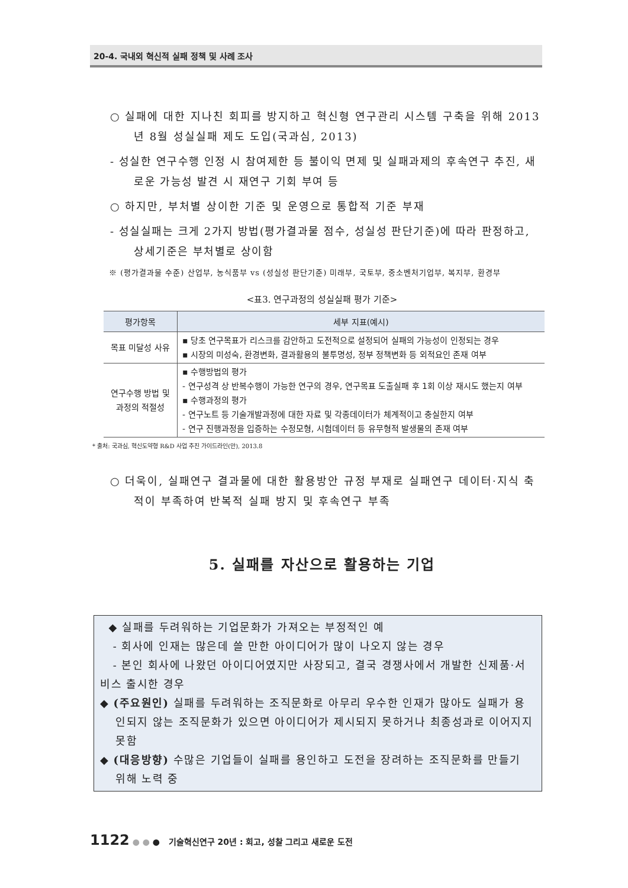20-4. 국내외 혁신적 실패 정책 및 사례 조사
○ 실패에 대한 지나친 회피를 방지하고 혁신형 연구관리 시스템 구축을 위해 2013년 8월 성실실패 제도 도입(국과심, 2013)
- 성실한 연구수행 인정 시 참여제한 등 불이익 면제 및 실패과제의 후속연구 추진, 새로운 가능성 발견 시 재연구 기회 부여 등
○ 하지만, 부처별 상이한 기준 및 운영으로 통합적 기준 부재
- 성실실패는 크게 2가지 방법(평가결과물 점수, 성실성 판단기준)에 따라 판정하고, 상세기준은 부처별로 상이함
※ (평가결과물 수준) 산업부, 농식품부 vs (성실성 판단기준) 미래부, 국토부, 중소벤처기업부, 복지부, 환경부
<표3. 연구과정의 성실실패 평가 기준>
| 평가항목 | 세부 지표(예시) |
| --- | --- |
| 목표 미달성 사유 | ▪ 당초 연구목표가 리스크를 감안하고 도전적으로 설정되어 실패의 가능성이 인정되는 경우 ▪ 시장의 미성숙, 환경변화, 결과활용의 불투명성, 정부 정책변화 등 외적요인 존재 여부 |
| 연구수행 방법 및 과정의 적절성 | ▪ 수행방법의 평가 - 연구성격 상 반복수행이 가능한 연구의 경우, 연구목표 도출실패 후 1회 이상 재시도 했는지 여부 ▪ 수행과정의 평가 - 연구노트 등 기술개발과정에 대한 자료 및 각종데이터가 체계적이고 충실한지 여부 - 연구 진행과정을 입증하는 수정모형, 시험데이터 등 유무형적 발생물의 존재 여부 |
* 출처: 국과심, 혁신도약형 R&D 사업 추진 가이드라인(안), 2013.8
○ 더욱이, 실패연구 결과물에 대한 활용방안 규정 부재로 실패연구 데이터·지식 축적이 부족하여 반복적 실패 방지 및 후속연구 부족
5. 실패를 자산으로 활용하는 기업
◆ 실패를 두려워하는 기업문화가 가져오는 부정적인 예
- 회사에 인재는 많은데 쓸 만한 아이디어가 많이 나오지 않는 경우
- 본인 회사에 나왔던 아이디어였지만 사장되고, 결국 경쟁사에서 개발한 신제품·서비스 출시한 경우
◆ (주요원인) 실패를 두려워하는 조직문화로 아무리 우수한 인재가 많아도 실패가 용인되지 않는 조직문화가 있으면 아이디어가 제시되지 못하거나 최종성과로 이어지지 못함
◆ (대응방향) 수많은 기업들이 실패를 용인하고 도전을 장려하는 조직문화를 만들기 위해 노력 중
1122 ● ● ● 기술혁신연구 20년 : 회고, 성찰 그리고 새로운 도전